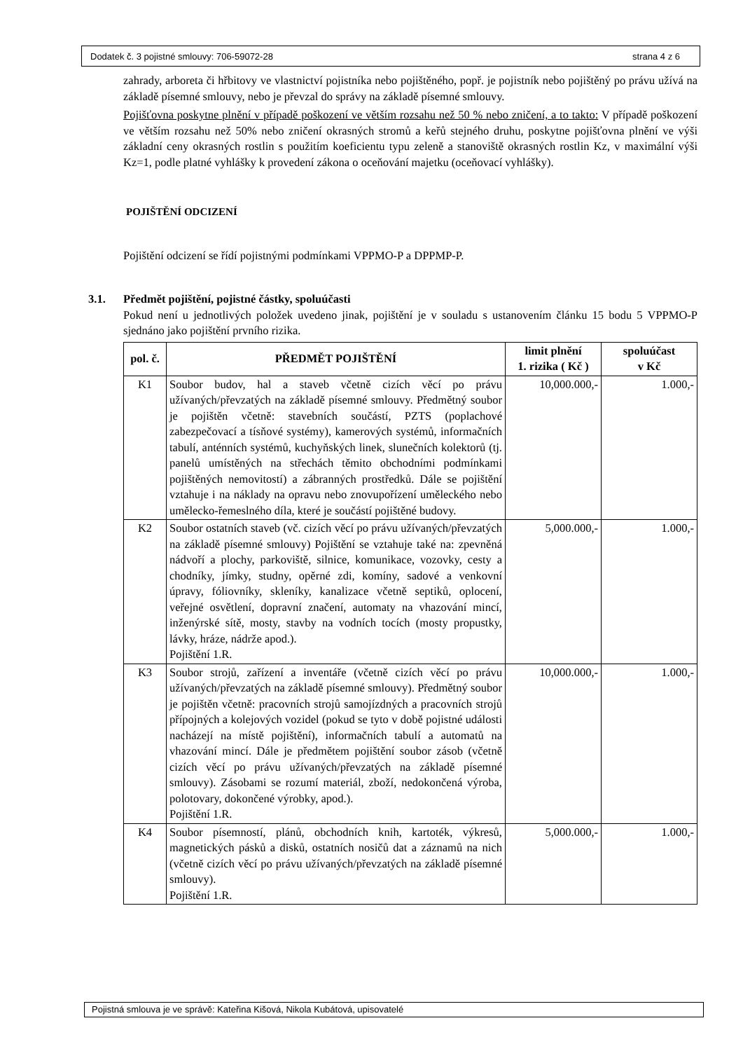Dodatek č. 3 pojistné smlouvy: 706-59072-28 strana 4 z 6
zahrady, arboreta či hřbitovy ve vlastnictví pojistníka nebo pojištěného, popř. je pojistník nebo pojištěný po právu užívá na základě písemné smlouvy, nebo je převzal do správy na základě písemné smlouvy.
Pojišťovna poskytne plnění v případě poškození ve větším rozsahu než 50 % nebo zničení, a to takto: V případě poškození ve větším rozsahu než 50% nebo zničení okrasných stromů a keřů stejného druhu, poskytne pojišťovna plnění ve výši základní ceny okrasných rostlin s použitím koeficientu typu zeleně a stanoviště okrasných rostlin Kz, v maximální výši Kz=1, podle platné vyhlášky k provedení zákona o oceňování majetku (oceňovací vyhlášky).
POJIŠTĚNÍ ODCIZENÍ
Pojištění odcizení se řídí pojistnými podmínkami VPPMO-P a DPPMP-P.
3.1. Předmět pojištění, pojistné částky, spoluúčasti
Pokud není u jednotlivých položek uvedeno jinak, pojištění je v souladu s ustanovením článku 15 bodu 5 VPPMO-P sjednáno jako pojištění prvního rizika.
| pol. č. | PŘEDMĚT POJIŠTĚNÍ | limit plnění 1. rizika ( Kč ) | spoluúčast v Kč |
| --- | --- | --- | --- |
| K1 | Soubor budov, hal a staveb včetně cizích věcí po právu užívaných/převzatých na základě písemné smlouvy. Předmětný soubor je pojištěn včetně: stavebních součástí, PZTS (poplachové zabezpečovací a tísňové systémy), kamerových systémů, informačních tabulí, anténních systémů, kuchyňských linek, slunečních kolektorů (tj. panelů umístěných na střechách těmito obchodními podmínkami pojištěných nemovitostí) a zábranných prostředků. Dále se pojištění vztahuje i na náklady na opravu nebo znovupořízení uměleckého nebo umělecko-řemeslného díla, které je součástí pojištěné budovy. | 10,000.000,- | 1.000,- |
| K2 | Soubor ostatních staveb (vč. cizích věcí po právu užívaných/převzatých na základě písemné smlouvy) Pojištění se vztahuje také na: zpevněná nádvoří a plochy, parkoviště, silnice, komunikace, vozovky, cesty a chodníky, jímky, studny, opěrné zdi, komíny, sadové a venkovní úpravy, fóliovníky, skleníky, kanalizace včetně septiků, oplocení, veřejné osvětlení, dopravní značení, automaty na vhazování mincí, inženýrské sítě, mosty, stavby na vodních tocích (mosty propustky, lávky, hráze, nádrže apod.). Pojištění 1.R. | 5,000.000,- | 1.000,- |
| K3 | Soubor strojů, zařízení a inventáře (včetně cizích věcí po právu užívaných/převzatých na základě písemné smlouvy). Předmětný soubor je pojištěn včetně: pracovních strojů samojízdných a pracovních strojů přípojných a kolejových vozidel (pokud se tyto v době pojistné události nacházejí na místě pojištění), informačních tabulí a automatů na vhazování mincí. Dále je předmětem pojištění soubor zásob (včetně cizích věcí po právu užívaných/převzatých na základě písemné smlouvy). Zásobami se rozumí materiál, zboží, nedokončená výroba, polotovary, dokončené výrobky, apod.). Pojištění 1.R. | 10,000.000,- | 1.000,- |
| K4 | Soubor písemností, plánů, obchodních knih, kartoték, výkresů, magnetických pásků a disků, ostatních nosičů dat a záznamů na nich (včetně cizích věcí po právu užívaných/převzatých na základě písemné smlouvy). Pojištění 1.R. | 5,000.000,- | 1.000,- |
Pojistná smlouva je ve správě: Kateřina Kišová, Nikola Kubátová, upisovatelé